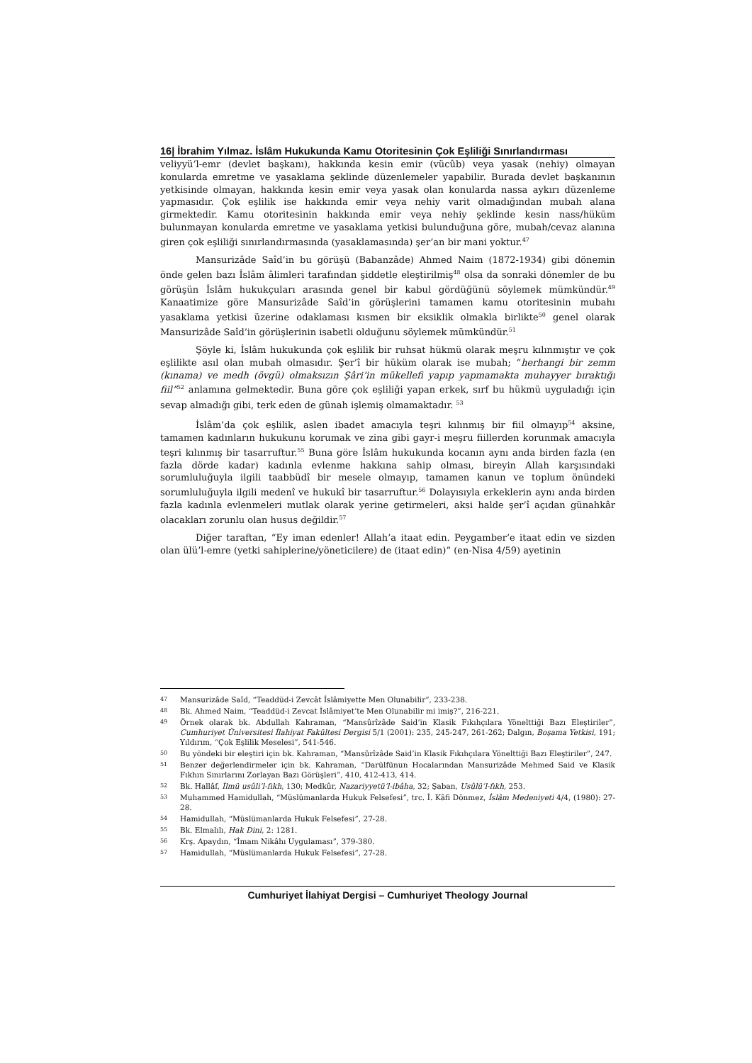16| İbrahim Yılmaz. İslâm Hukukunda Kamu Otoritesinin Çok Eşliliği Sınırlandırması
veliyyü’l-emr (devlet başkanı), hakkında kesin emir (vücûb) veya yasak (nehiy) olmayan konularda emretme ve yasaklama şeklinde düzenlemeler yapabilir. Burada devlet başkanının yetkisinde olmayan, hakkında kesin emir veya yasak olan konularda nassa aykırı düzenleme yapmasıdır. Çok eşlilik ise hakkında emir veya nehiy varit olmadığından mubah alana girmektedir. Kamu otoritesinin hakkında emir veya nehiy şeklinde kesin nass/hüküm bulunmayan konularda emretme ve yasaklama yetkisi bulunduğuna göre, mubah/cevaz alanına giren çok eşliliği sınırlandırmasında (yasaklamasında) şer’an bir mani yoktur.<sup>47</sup>
Mansurizâde Saîd’in bu görüşü (Babanzâde) Ahmed Naim (1872-1934) gibi dönemin önde gelen bazı İslâm âlimleri tarafından şiddetle eleştirilmiş<sup>48</sup> olsa da sonraki dönemler de bu görüşün İslâm hukukçuları arasında genel bir kabul gördüğünü söylemek mümkündür.<sup>49</sup> Kanaatimize göre Mansurizâde Saîd’in görüşlerini tamamen kamu otoritesinin mubahı yasaklama yetkisi üzerine odaklaması kısmen bir eksiklik olmakla birlikte<sup>50</sup> genel olarak Mansurizâde Saîd’in görüşlerinin isabetli olduğunu söylemek mümkündür.<sup>51</sup>
Şöyle ki, İslâm hukukunda çok eşlilik bir ruhsat hükmü olarak meşru kılınmıştır ve çok eşlilikte asıl olan mubah olmasıdır. Şer’î bir hüküm olarak ise mubah; “herhangi bir zemm (kınama) ve medh (övgü) olmaksızın Şâri’in mükellefi yapıp yapmamakta muhayyer bıraktığı fiil”<sup>52</sup> anlamına gelmektedir. Buna göre çok eşliliği yapan erkek, sırf bu hükmü uyguladığı için sevap almadığı gibi, terk eden de günah işlemiş olmamaktadır. <sup>53</sup>
İslâm’da çok eşlilik, aslen ibadet amacıyla teşri kılınmış bir fiil olmayıp<sup>54</sup> aksine, tamamen kadınların hukukunu korumak ve zina gibi gayr-i meşru fiillerden korunmak amacıyla teşri kılınmış bir tasarruftur.<sup>55</sup> Buna göre İslâm hukukunda kocanın aynı anda birden fazla (en fazla dörde kadar) kadınla evlenme hakkına sahip olması, bireyin Allah karşısındaki sorumluluğuyla ilgili taabbüdî bir mesele olmayıp, tamamen kanun ve toplum önündeki sorumluluğuyla ilgili medenî ve hukukî bir tasarruftur.<sup>56</sup> Dolayısıyla erkeklerin aynı anda birden fazla kadınla evlenmeleri mutlak olarak yerine getirmeleri, aksi halde şer’î açıdan günahkâr olacakları zorunlu olan husus değildir.<sup>57</sup>
Diğer taraftan, “Ey iman edenler! Allah’a itaat edin. Peygamber’e itaat edin ve sizden olan ülü’l-emre (yetki sahiplerine/yöneticilere) de (itaat edin)” (en-Nisa 4/59) ayetinin
47 Mansurizâde Saîd, “Teaddüd-i Zevcât İslâmiyette Men Olunabilir”, 233-238.
48 Bk. Ahmed Naim, “Teaddüd-i Zevcat İslâmiyet’te Men Olunabilir mi imiş?”, 216-221.
49 Örnek olarak bk. Abdullah Kahraman, “Mansûrîzâde Said’in Klasik Fıkıhçılara Yönelttiği Bazı Eleştiriler”, Cumhuriyet Üniversitesi İlahiyat Fakültesi Dergisi 5/1 (2001): 235, 245-247, 261-262; Dalgın, Boşama Yetkisi, 191; Yıldırım, “Çok Eşlilik Meselesi”, 541-546.
50 Bu yöndeki bir eleştiri için bk. Kahraman, “Mansûrîzâde Said’in Klasik Fıkıhçılara Yönelttiği Bazı Eleştiriler”, 247.
51 Benzer değerlendirmeler için bk. Kahraman, “Darülfünun Hocalarından Mansurizâde Mehmed Said ve Klasik Fıkhın Sınırlarını Zorlayan Bazı Görüşleri”, 410, 412-413, 414.
52 Bk. Hallâf, İlmü usûli’l-fıkh, 130; Medkûr, Nazariyyetü’l-ibâha, 32; Şaban, Usûlü’l-fıkh, 253.
53 Muhammed Hamidullah, “Müslümanlarda Hukuk Felsefesi”, trc. İ. Kâfi Dönmez, İslâm Medeniyeti 4/4, (1980): 27-28.
54 Hamidullah, “Müslümanlarda Hukuk Felsefesi”, 27-28.
55 Bk. Elmalılı, Hak Dini, 2: 1281.
56 Krş. Apaydın, “İmam Nikâhı Uygulaması”, 379-380.
57 Hamidullah, “Müslümanlarda Hukuk Felsefesi”, 27-28.
Cumhuriyet İlahiyat Dergisi – Cumhuriyet Theology Journal